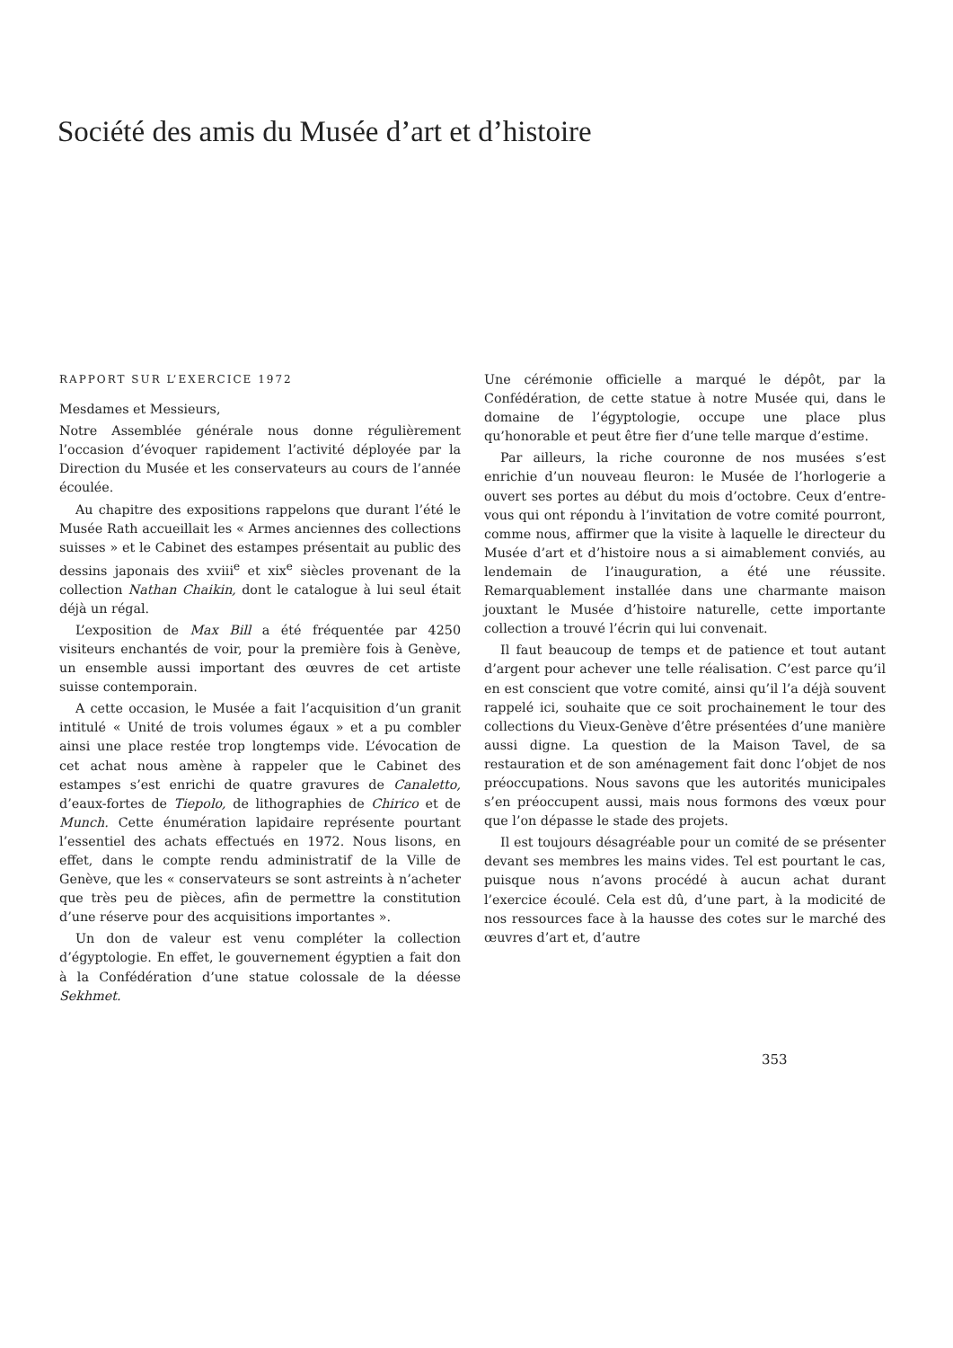Société des amis du Musée d’art et d’histoire
RAPPORT SUR L’EXERCICE 1972
Mesdames et Messieurs,
Notre Assemblée générale nous donne régulièrement l’occasion d’évoquer rapidement l’activité déployée par la Direction du Musée et les conservateurs au cours de l’année écoulée.
Au chapitre des expositions rappelons que durant l’été le Musée Rath accueillait les « Armes anciennes des collections suisses » et le Cabinet des estampes présentait au public des dessins japonais des xviii<sup>e</sup> et xix<sup>e</sup> siècles provenant de la collection Nathan Chaikin, dont le catalogue à lui seul était déjà un régal.
L’exposition de Max Bill a été fréquentée par 4250 visiteurs enchantés de voir, pour la première fois à Genève, un ensemble aussi important des œuvres de cet artiste suisse contemporain.
A cette occasion, le Musée a fait l’acquisition d’un granit intitulé « Unité de trois volumes égaux » et a pu combler ainsi une place restée trop longtemps vide. L’évocation de cet achat nous amène à rappeler que le Cabinet des estampes s’est enrichi de quatre gravures de Canaletto, d’eaux-fortes de Tiepolo, de lithographies de Chirico et de Munch. Cette énumération lapidaire représente pourtant l’essentiel des achats effectués en 1972. Nous lisons, en effet, dans le compte rendu administratif de la Ville de Genève, que les « conservateurs se sont astreints à n’acheter que très peu de pièces, afin de permettre la constitution d’une réserve pour des acquisitions importantes ».
Un don de valeur est venu compléter la collection d’égyptologie. En effet, le gouvernement égyptien a fait don à la Confédération d’une statue colossale de la déesse Sekhmet.
Une cérémonie officielle a marqué le dépôt, par la Confédération, de cette statue à notre Musée qui, dans le domaine de l’égyptologie, occupe une place plus qu’honorable et peut être fier d’une telle marque d’estime.
Par ailleurs, la riche couronne de nos musées s’est enrichie d’un nouveau fleuron: le Musée de l’horlogerie a ouvert ses portes au début du mois d’octobre. Ceux d’entre-vous qui ont répondu à l’invitation de votre comité pourront, comme nous, affirmer que la visite à laquelle le directeur du Musée d’art et d’histoire nous a si aimablement conviés, au lendemain de l’inauguration, a été une réussite. Remarquablement installée dans une charmante maison jouxtant le Musée d’histoire naturelle, cette importante collection a trouvé l’écrin qui lui convenait.
Il faut beaucoup de temps et de patience et tout autant d’argent pour achever une telle réalisation. C’est parce qu’il en est conscient que votre comité, ainsi qu’il l’a déjà souvent rappelé ici, souhaite que ce soit prochainement le tour des collections du Vieux-Genève d’être présentées d’une manière aussi digne. La question de la Maison Tavel, de sa restauration et de son aménagement fait donc l’objet de nos préoccupations. Nous savons que les autorités municipales s’en préoccupent aussi, mais nous formons des vœux pour que l’on dépasse le stade des projets.
Il est toujours désagréable pour un comité de se présenter devant ses membres les mains vides. Tel est pourtant le cas, puisque nous n’avons procédé à aucun achat durant l’exercice écoulé. Cela est dû, d’une part, à la modicité de nos ressources face à la hausse des cotes sur le marché des œuvres d’art et, d’autre
353